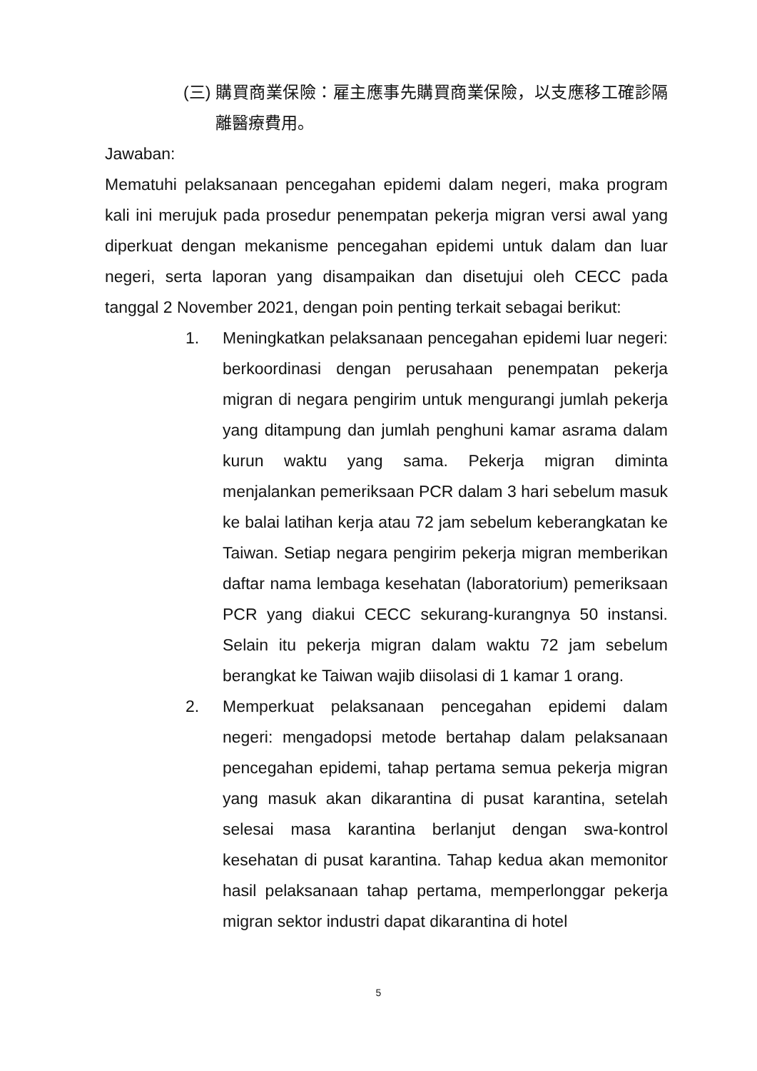(三)
購買商業保險：雇主應事先購買商業保險，以支應移工確診隔離醫療費用。
Jawaban:
Mematuhi pelaksanaan pencegahan epidemi dalam negeri, maka program kali ini merujuk pada prosedur penempatan pekerja migran versi awal yang diperkuat dengan mekanisme pencegahan epidemi untuk dalam dan luar negeri, serta laporan yang disampaikan dan disetujui oleh CECC pada tanggal 2 November 2021, dengan poin penting terkait sebagai berikut:
1. Meningkatkan pelaksanaan pencegahan epidemi luar negeri: berkoordinasi dengan perusahaan penempatan pekerja migran di negara pengirim untuk mengurangi jumlah pekerja yang ditampung dan jumlah penghuni kamar asrama dalam kurun waktu yang sama. Pekerja migran diminta menjalankan pemeriksaan PCR dalam 3 hari sebelum masuk ke balai latihan kerja atau 72 jam sebelum keberangkatan ke Taiwan. Setiap negara pengirim pekerja migran memberikan daftar nama lembaga kesehatan (laboratorium) pemeriksaan PCR yang diakui CECC sekurang-kurangnya 50 instansi. Selain itu pekerja migran dalam waktu 72 jam sebelum berangkat ke Taiwan wajib diisolasi di 1 kamar 1 orang.
2. Memperkuat pelaksanaan pencegahan epidemi dalam negeri: mengadopsi metode bertahap dalam pelaksanaan pencegahan epidemi, tahap pertama semua pekerja migran yang masuk akan dikarantina di pusat karantina, setelah selesai masa karantina berlanjut dengan swa-kontrol kesehatan di pusat karantina. Tahap kedua akan memonitor hasil pelaksanaan tahap pertama, memperlonggar pekerja migran sektor industri dapat dikarantina di hotel
5